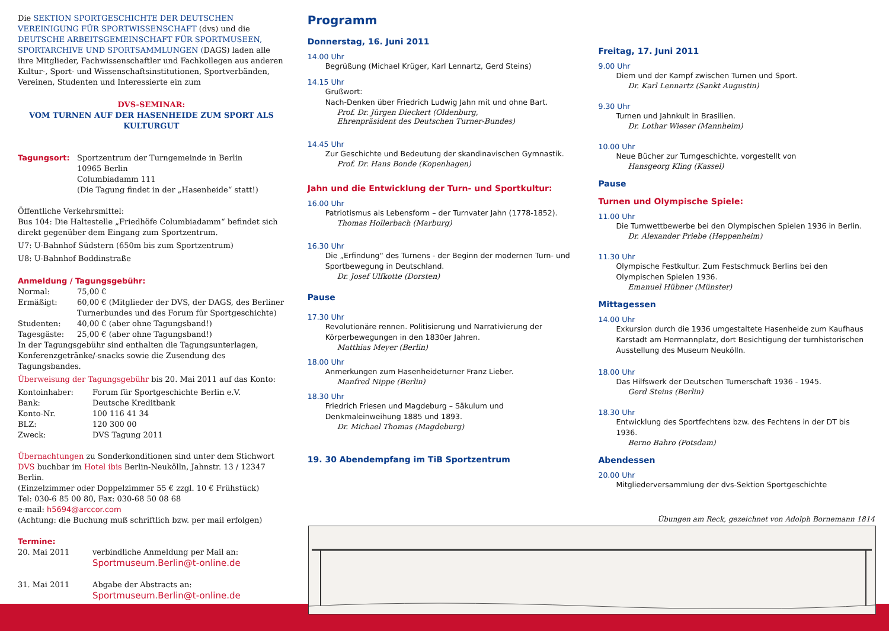Die SEKTION SPORTGESCHICHTE DER DEUTSCHEN VEREINIGUNG FÜR SPORTWISSENSCHAFT (dvs) und die DEUTSCHE ARBEITSGEMEINSCHAFT FÜR SPORTMUSEEN, SPORTARCHIVE UND SPORTSAMMLUNGEN (DAGS) laden alle ihre Mitglieder, Fachwissenschaftler und Fachkollegen aus anderen Kultur-, Sport- und Wissenschaftsinstitutionen, Sportverbänden, Vereinen, Studenten und Interessierte ein zum
DVS-SEMINAR:
VOM TURNEN AUF DER HASENHEIDE ZUM SPORT ALS KULTURGUT
| Tagungsort: | Sportzentrum der Turngemeinde in Berlin 10965 Berlin Columbiadamm 111 (Die Tagung findet in der „Hasenheide“ statt!) |
Öffentliche Verkehrsmittel:
Bus 104: Die Haltestelle „Friedhöfe Columbiadamm“ befindet sich direkt gegenüber dem Eingang zum Sportzentrum.
U7: U-Bahnhof Südstern (650m bis zum Sportzentrum)
U8: U-Bahnhof Boddinstraße
Anmeldung / Tagungsgebühr:
| Normal: | 75,00 € |
| Ermäßigt: | 60,00 € (Mitglieder der DVS, der DAGS, des Berliner Turnerbundes und des Forum für Sportgeschichte) |
| Studenten: | 40,00 € (aber ohne Tagungsband!) |
| Tagesgäste: | 25,00 € (aber ohne Tagungsband!) |
In der Tagungsgebühr sind enthalten die Tagungsunterlagen, Konferenzgetränke/-snacks sowie die Zusendung des Tagungsbandes.
Überweisung der Tagungsgebühr bis 20. Mai 2011 auf das Konto:
| Kontoinhaber: | Forum für Sportgeschichte Berlin e.V. |
| Bank: | Deutsche Kreditbank |
| Konto-Nr. | 100 116 41 34 |
| BLZ: | 120 300 00 |
| Zweck: | DVS Tagung 2011 |
Übernachtungen zu Sonderkonditionen sind unter dem Stichwort DVS buchbar im Hotel ibis Berlin-Neukölln, Jahnstr. 13 / 12347 Berlin.
(Einzelzimmer oder Doppelzimmer 55 € zzgl. 10 € Frühstück)
Tel: 030-6 85 00 80, Fax: 030-68 50 08 68
e-mail: h5694@arccor.com
(Achtung: die Buchung muß schriftlich bzw. per mail erfolgen)
Termine:
| 20. Mai 2011 | verbindliche Anmeldung per Mail an: Sportmuseum.Berlin@t-online.de |
| 31. Mai 2011 | Abgabe der Abstracts an: Sportmuseum.Berlin@t-online.de |
Programm
Donnerstag, 16. Juni 2011
14.00 Uhr
Begrüßung (Michael Krüger, Karl Lennartz, Gerd Steins)
14.15 Uhr
Grußwort:
Nach-Denken über Friedrich Ludwig Jahn mit und ohne Bart.
Prof. Dr. Jürgen Dieckert (Oldenburg,
Ehrenpräsident des Deutschen Turner-Bundes)
14.45 Uhr
Zur Geschichte und Bedeutung der skandinavischen Gymnastik.
Prof. Dr. Hans Bonde (Kopenhagen)
Jahn und die Entwicklung der Turn- und Sportkultur:
16.00 Uhr
Patriotismus als Lebensform – der Turnvater Jahn (1778-1852).
Thomas Hollerbach (Marburg)
16.30 Uhr
Die „Erfindung“ des Turnens - der Beginn der modernen Turn- und Sportbewegung in Deutschland.
Dr. Josef Ulfkotte (Dorsten)
Pause
17.30 Uhr
Revolutionäre rennen. Politisierung und Narrativierung der Körperbewegungen in den 1830er Jahren.
Matthias Meyer (Berlin)
18.00 Uhr
Anmerkungen zum Hasenheideturner Franz Lieber.
Manfred Nippe (Berlin)
18.30 Uhr
Friedrich Friesen und Magdeburg – Säkulum und Denkmaleinweihung 1885 und 1893.
Dr. Michael Thomas (Magdeburg)
19. 30 Abendempfang im TiB Sportzentrum
Freitag, 17. Juni 2011
9.00 Uhr
Diem und der Kampf zwischen Turnen und Sport.
Dr. Karl Lennartz (Sankt Augustin)
9.30 Uhr
Turnen und Jahnkult in Brasilien.
Dr. Lothar Wieser (Mannheim)
10.00 Uhr
Neue Bücher zur Turngeschichte, vorgestellt von
Hansgeorg Kling (Kassel)
Pause
Turnen und Olympische Spiele:
11.00 Uhr
Die Turnwettbewerbe bei den Olympischen Spielen 1936 in Berlin.
Dr. Alexander Priebe (Heppenheim)
11.30 Uhr
Olympische Festkultur. Zum Festschmuck Berlins bei den Olympischen Spielen 1936.
Emanuel Hübner (Münster)
Mittagessen
14.00 Uhr
Exkursion durch die 1936 umgestaltete Hasenheide zum Kaufhaus Karstadt am Hermannplatz, dort Besichtigung der turnhistorischen Ausstellung des Museum Neukölln.
18.00 Uhr
Das Hilfswerk der Deutschen Turnerschaft 1936 - 1945.
Gerd Steins (Berlin)
18.30 Uhr
Entwicklung des Sportfechtens bzw. des Fechtens in der DT bis 1936.
Berno Bahro (Potsdam)
Abendessen
20.00 Uhr
Mitgliederversammlung der dvs-Sektion Sportgeschichte
Übungen am Reck, gezeichnet von Adolph Bornemann 1814